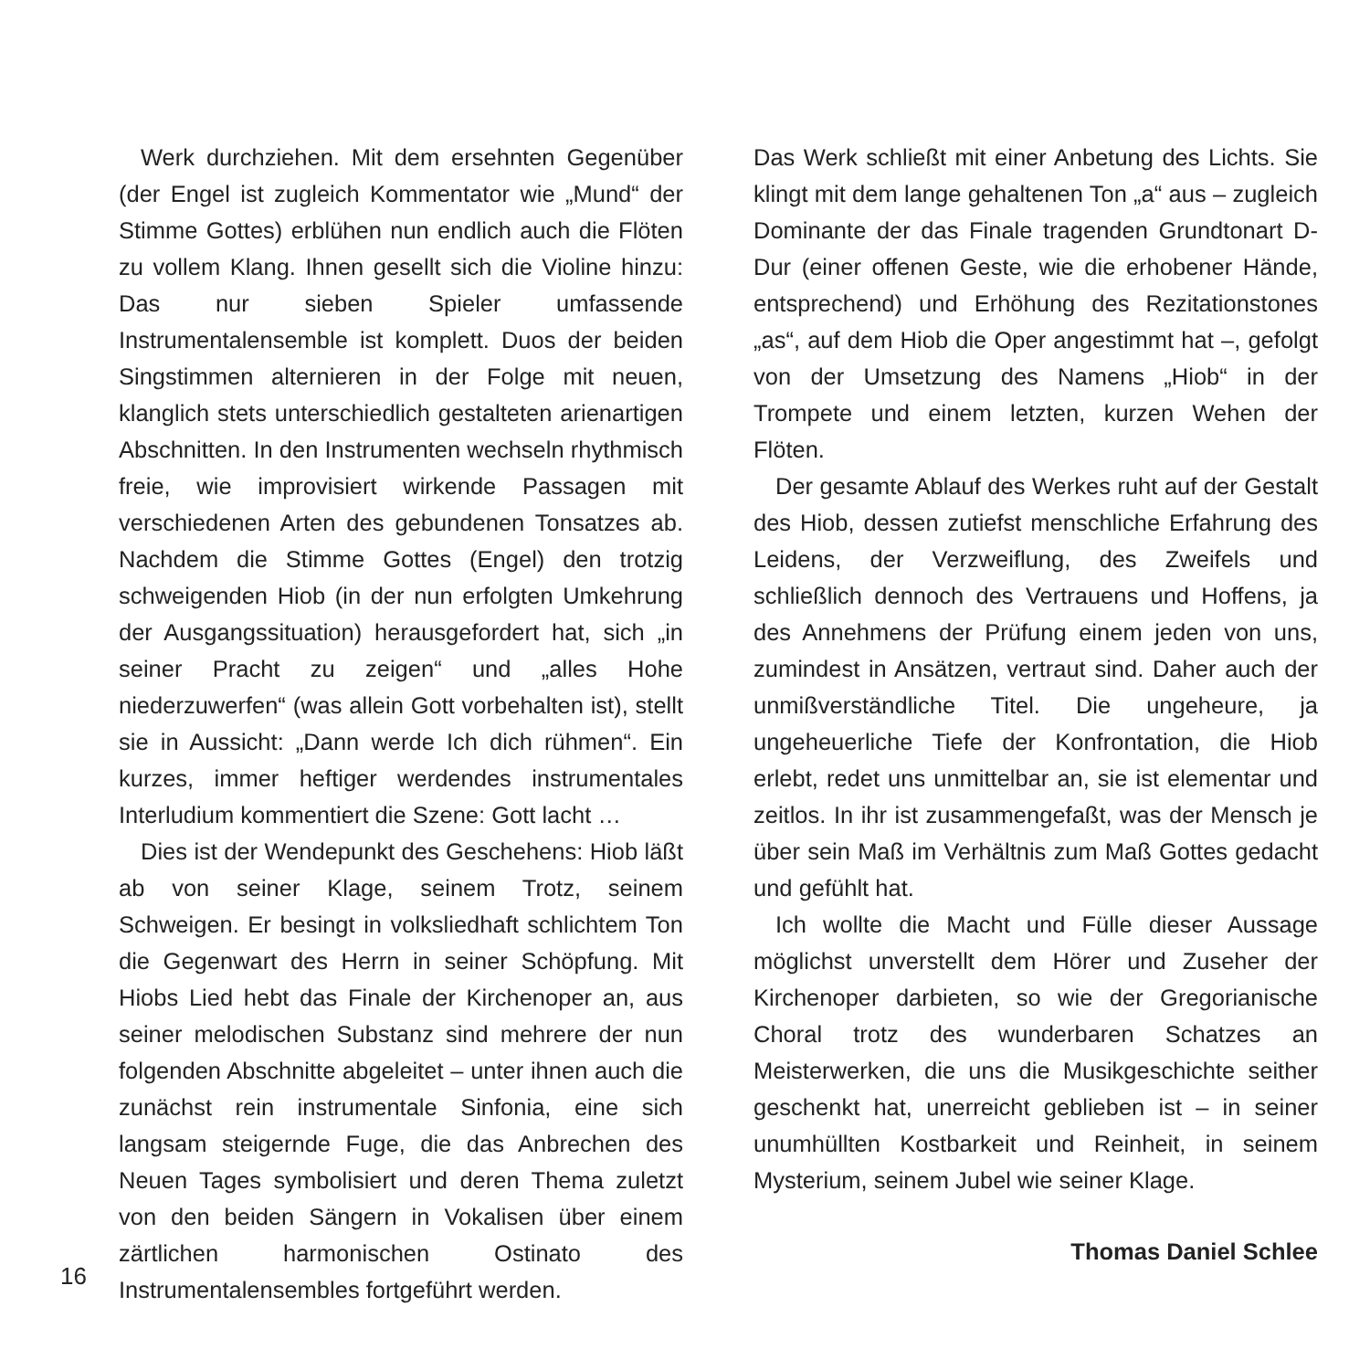Werk durchziehen. Mit dem ersehnten Gegenüber (der Engel ist zugleich Kommentator wie „Mund“ der Stimme Gottes) erblühen nun endlich auch die Flöten zu vollem Klang. Ihnen gesellt sich die Violine hinzu: Das nur sieben Spieler umfassende Instrumentalensemble ist komplett. Duos der beiden Singstimmen alternieren in der Folge mit neuen, klanglich stets unterschiedlich gestalteten arienartigen Abschnitten. In den Instrumenten wechseln rhythmisch freie, wie improvisiert wirkende Passagen mit verschiedenen Arten des gebundenen Tonsatzes ab. Nachdem die Stimme Gottes (Engel) den trotzig schweigenden Hiob (in der nun erfolgten Umkehrung der Ausgangssituation) herausgefordert hat, sich „in seiner Pracht zu zeigen“ und „alles Hohe niederzuwerfen“ (was allein Gott vorbehalten ist), stellt sie in Aussicht: „Dann werde Ich dich rühmen“. Ein kurzes, immer heftiger werdendes instrumentales Interludium kommentiert die Szene: Gott lacht …
Dies ist der Wendepunkt des Geschehens: Hiob läßt ab von seiner Klage, seinem Trotz, seinem Schweigen. Er besingt in volksliedhaft schlichtem Ton die Gegenwart des Herrn in seiner Schöpfung. Mit Hiobs Lied hebt das Finale der Kirchenoper an, aus seiner melodischen Substanz sind mehrere der nun folgenden Abschnitte abgeleitet – unter ihnen auch die zunächst rein instrumentale Sinfonia, eine sich langsam steigernde Fuge, die das Anbrechen des Neuen Tages symbolisiert und deren Thema zuletzt von den beiden Sängern in Vokalisen über einem zärtlichen harmonischen Ostinato des Instrumentalensembles fortgeführt werden.
Das Werk schließt mit einer Anbetung des Lichts. Sie klingt mit dem lange gehaltenen Ton „a“ aus – zugleich Dominante der das Finale tragenden Grundtonart D-Dur (einer offenen Geste, wie die erhobener Hände, entsprechend) und Erhöhung des Rezitationstones „as“, auf dem Hiob die Oper angestimmt hat –, gefolgt von der Umsetzung des Namens „Hiob“ in der Trompete und einem letzten, kurzen Wehen der Flöten.
Der gesamte Ablauf des Werkes ruht auf der Gestalt des Hiob, dessen zutiefst menschliche Erfahrung des Leidens, der Verzweiflung, des Zweifels und schließlich dennoch des Vertrauens und Hoffens, ja des Annehmens der Prüfung einem jeden von uns, zumindest in Ansätzen, vertraut sind. Daher auch der unmißverständliche Titel. Die ungeheure, ja ungeheuerliche Tiefe der Konfrontation, die Hiob erlebt, redet uns unmittelbar an, sie ist elementar und zeitlos. In ihr ist zusammengefaßt, was der Mensch je über sein Maß im Verhältnis zum Maß Gottes gedacht und gefühlt hat.
Ich wollte die Macht und Fülle dieser Aussage möglichst unverstellt dem Hörer und Zuseher der Kirchenoper darbieten, so wie der Gregorianische Choral trotz des wunderbaren Schatzes an Meisterwerken, die uns die Musikgeschichte seither geschenkt hat, unerreicht geblieben ist – in seiner unumhüllten Kostbarkeit und Reinheit, in seinem Mysterium, seinem Jubel wie seiner Klage.
Thomas Daniel Schlee
16